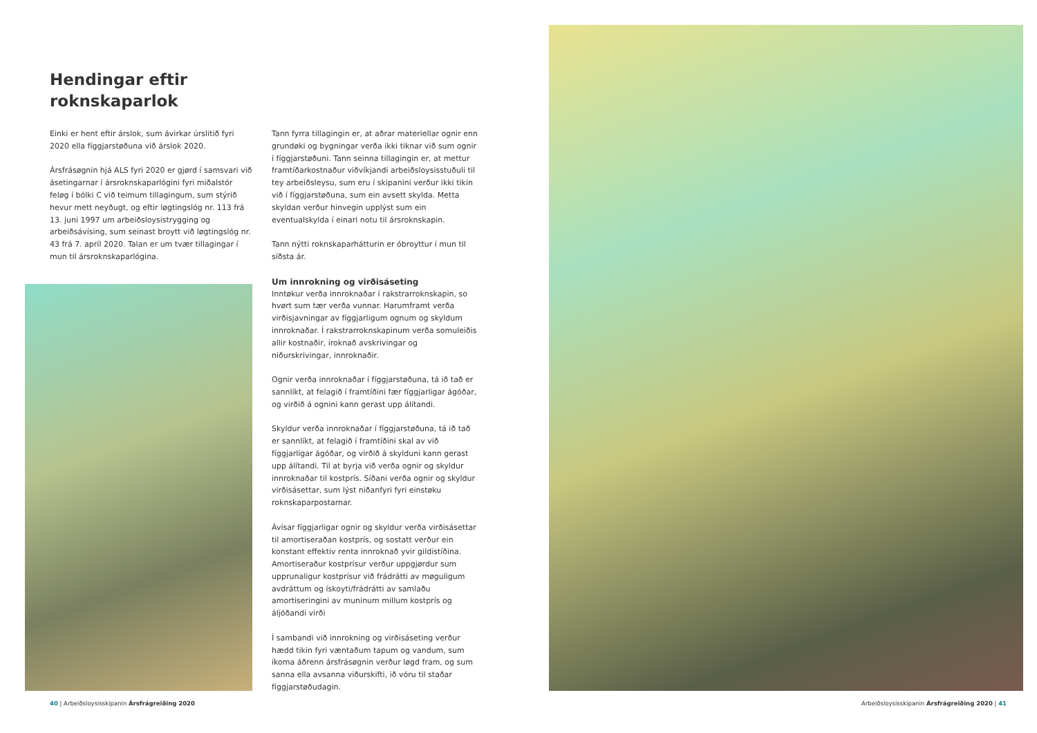Hendingar eftir
roknskaparlok
Einki er hent eftir árslok, sum ávirkar úrslitið fyri 2020 ella fíggjarstøðuna við árslok 2020.
Ársfrásøgnin hjá ALS fyri 2020 er gjørd í samsvari við ásetingarnar í ársroknskaparlógini fyri miðalstór feløg í bólki C við teimum tillagingum, sum stýrið hevur mett neyðugt, og eftir løgtingslóg nr. 113 frá 13. juni 1997 um arbeiðsloysistrygging og arbeiðsávísing, sum seinast broytt við løgtingslóg nr. 43 frá 7. apríl 2020. Talan er um tvær tillagingar í mun til ársroknskaparlógina.
Tann fyrra tillagingin er, at aðrar materiellar ognir enn grundøki og bygningar verða ikki tiknar við sum ognir í fíggjarstøðuni. Tann seinna tillagingin er, at mettur framtíðarkostnaður viðvíkjandi arbeiðsloysisstuðuli til tey arbeiðsleysu, sum eru í skipanini verður ikki tikin við í fíggjarstøðuna, sum ein avsett skylda. Metta skyldan verður hinvegin upplýst sum ein eventualskylda í einari notu til ársroknskapin.
Tann nýtti roknskaparhátturin er óbroyttur í mun til síðsta ár.
Um innrokning og virðisáseting
Inntøkur verða innroknaðar í rakstrarroknskapin, so hvørt sum tær verða vunnar. Harumframt verða virðisjavningar av fíggjarligum ognum og skyldum innroknaðar. Í rakstrarroknskapinum verða somuleiðis allir kostnaðir, íroknað avskrivingar og niðurskrivingar, innroknaðir.
Ognir verða innroknaðar í fíggjarstøðuna, tá ið tað er sannlíkt, at felagið í framtíðini fær fíggjarligar ágóðar, og virðið á ognini kann gerast upp álítandi.
Skyldur verða innroknaðar í fíggjarstøðuna, tá ið tað er sannlíkt, at felagið í framtíðini skal av við fíggjarligar ágóðar, og virðið á skylduni kann gerast upp álítandi. Til at byrja við verða ognir og skyldur innroknaðar til kostprís. Síðani verða ognir og skyldur virðisásettar, sum lýst niðanfyri fyri einstøku roknskaparpostarnar.
Ávísar fíggjarligar ognir og skyldur verða virðisásettar til amortiseraðan kostprís, og sostatt verður ein konstant effektiv renta innroknað yvir gildistíðina. Amortiseraður kostprísur verður uppgjørdur sum upprunaligur kostprísur við frádrátti av møguligum avdráttum og ískoyti/frádrátti av samlaðu amortiseringini av muninum millum kostprís og áljóðandi virði
Í sambandi við innrokning og virðisáseting verður hædd tikin fyri væntaðum tapum og vandum, sum íkoma áðrenn ársfrásøgnin verður løgd fram, og sum sanna ella avsanna viðurskifti, ið vóru til staðar fíggjarstøðudagin.
40 | Arbeiðsloysisskipanin Ársfrágreiðing 2020
Arbeiðsloysisskipanin Ársfrágreiðing 2020 | 41